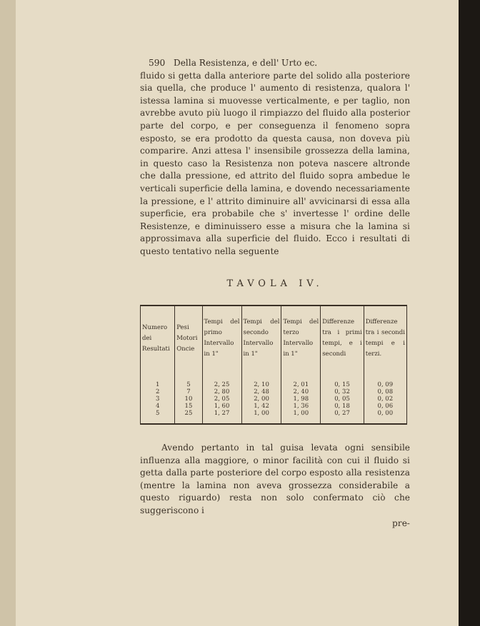590 Della Resistenza, e dell' Urto ec.
fluido si getta dalla anteriore parte del solido alla posteriore sia quella, che produce l' aumento di resistenza, qualora l' istessa lamina si muovesse verticalmente, e per taglio, non avrebbe avuto più luogo il rimpiazzo del fluido alla posterior parte del corpo, e per conseguenza il fenomeno sopra esposto, se era prodotto da questa causa, non doveva più comparire. Anzi attesa l' insensibile grossezza della lamina, in questo caso la Resistenza non poteva nascere altronde che dalla pressione, ed attrito del fluido sopra ambedue le verticali superficie della lamina, e dovendo necessariamente la pressione, e l' attrito diminuire all' avvicinarsi di essa alla superficie, era probabile che s' invertesse l' ordine delle Resistenze, e diminuissero esse a misura che la lamina si approssimava alla superficie del fluido. Ecco i resultati di questo tentativo nella seguente
TAVOLA IV.
| Numero dei Resultati | Pesi Motori Oncie | Tempi del primo Intervallo in 1" | Tempi del secondo Intervallo in 1" | Tempi del terzo Intervallo in 1" | Differenze tra i primi tempi, e i secondi | Differenze tra i secondi tempi e i terzi. |
| --- | --- | --- | --- | --- | --- | --- |
| 1 | 5 | 2, 25 | 2, 10 | 2, 01 | 0, 15 | 0, 09 |
| 2 | 7 | 2, 80 | 2, 48 | 2, 40 | 0, 32 | 0, 08 |
| 3 | 10 | 2, 05 | 2, 00 | 1, 98 | 0, 05 | 0, 02 |
| 4 | 15 | 1, 60 | 1, 42 | 1, 36 | 0, 18 | 0, 06 |
| 5 | 25 | 1, 27 | 1, 00 | 1, 00 | 0, 27 | 0, 00 |
Avendo pertanto in tal guisa levata ogni sensibile influenza alla maggiore, o minor facilità con cui il fluido si getta dalla parte posteriore del corpo esposto alla resistenza (mentre la lamina non aveva grossezza considerabile a questo riguardo) resta non solo confermato ciò che suggeriscono i
pre-